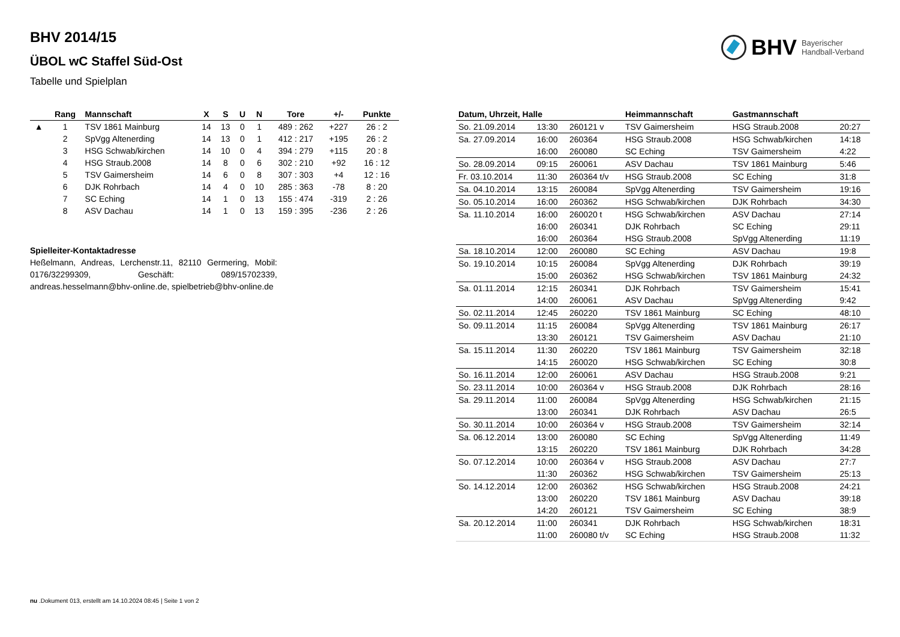BHV Bayerischer
Handball-Verband
BHV 2014/15
ÜBOL wC Staffel Süd-Ost
Tabelle und Spielplan
| | Rang | Mannschaft | X | S | U | N | Tore | +/- | Punkte |
| --- | --- | --- | --- | --- | --- | --- | --- | --- | --- |
| ▲ | 1 | TSV 1861 Mainburg | 14 | 13 | 0 | 1 | 489 : 262 | +227 | 26 : 2 |
| | 2 | SpVgg Altenerding | 14 | 13 | 0 | 1 | 412 : 217 | +195 | 26 : 2 |
| | 3 | HSG Schwab/kirchen | 14 | 10 | 0 | 4 | 394 : 279 | +115 | 20 : 8 |
| | 4 | HSG Straub.2008 | 14 | 8 | 0 | 6 | 302 : 210 | +92 | 16 : 12 |
| | 5 | TSV Gaimersheim | 14 | 6 | 0 | 8 | 307 : 303 | +4 | 12 : 16 |
| | 6 | DJK Rohrbach | 14 | 4 | 0 | 10 | 285 : 363 | -78 | 8 : 20 |
| | 7 | SC Eching | 14 | 1 | 0 | 13 | 155 : 474 | -319 | 2 : 26 |
| | 8 | ASV Dachau | 14 | 1 | 0 | 13 | 159 : 395 | -236 | 2 : 26 |
Spielleiter-Kontaktadresse
Heßelmann, Andreas, Lerchenstr.11, 82110 Germering, Mobil: 0176/32299309, Geschäft: 089/15702339, andreas.hesselmann@bhv-online.de, spielbetrieb@bhv-online.de
| Datum, Uhrzeit, Halle | | | Heimmannschaft | Gastmannschaft | |
| --- | --- | --- | --- | --- | --- |
| So. 21.09.2014 | 13:30 | 260121 v | TSV Gaimersheim | HSG Straub.2008 | 20:27 |
| Sa. 27.09.2014 | 16:00 | 260364 | HSG Straub.2008 | HSG Schwab/kirchen | 14:18 |
| | 16:00 | 260080 | SC Eching | TSV Gaimersheim | 4:22 |
| So. 28.09.2014 | 09:15 | 260061 | ASV Dachau | TSV 1861 Mainburg | 5:46 |
| Fr. 03.10.2014 | 11:30 | 260364 t/v | HSG Straub.2008 | SC Eching | 31:8 |
| Sa. 04.10.2014 | 13:15 | 260084 | SpVgg Altenerding | TSV Gaimersheim | 19:16 |
| So. 05.10.2014 | 16:00 | 260362 | HSG Schwab/kirchen | DJK Rohrbach | 34:30 |
| Sa. 11.10.2014 | 16:00 | 260020 t | HSG Schwab/kirchen | ASV Dachau | 27:14 |
| | 16:00 | 260341 | DJK Rohrbach | SC Eching | 29:11 |
| | 16:00 | 260364 | HSG Straub.2008 | SpVgg Altenerding | 11:19 |
| Sa. 18.10.2014 | 12:00 | 260080 | SC Eching | ASV Dachau | 19:8 |
| So. 19.10.2014 | 10:15 | 260084 | SpVgg Altenerding | DJK Rohrbach | 39:19 |
| | 15:00 | 260362 | HSG Schwab/kirchen | TSV 1861 Mainburg | 24:32 |
| Sa. 01.11.2014 | 12:15 | 260341 | DJK Rohrbach | TSV Gaimersheim | 15:41 |
| | 14:00 | 260061 | ASV Dachau | SpVgg Altenerding | 9:42 |
| So. 02.11.2014 | 12:45 | 260220 | TSV 1861 Mainburg | SC Eching | 48:10 |
| So. 09.11.2014 | 11:15 | 260084 | SpVgg Altenerding | TSV 1861 Mainburg | 26:17 |
| | 13:30 | 260121 | TSV Gaimersheim | ASV Dachau | 21:10 |
| Sa. 15.11.2014 | 11:30 | 260220 | TSV 1861 Mainburg | TSV Gaimersheim | 32:18 |
| | 14:15 | 260020 | HSG Schwab/kirchen | SC Eching | 30:8 |
| So. 16.11.2014 | 12:00 | 260061 | ASV Dachau | HSG Straub.2008 | 9:21 |
| So. 23.11.2014 | 10:00 | 260364 v | HSG Straub.2008 | DJK Rohrbach | 28:16 |
| Sa. 29.11.2014 | 11:00 | 260084 | SpVgg Altenerding | HSG Schwab/kirchen | 21:15 |
| | 13:00 | 260341 | DJK Rohrbach | ASV Dachau | 26:5 |
| So. 30.11.2014 | 10:00 | 260364 v | HSG Straub.2008 | TSV Gaimersheim | 32:14 |
| Sa. 06.12.2014 | 13:00 | 260080 | SC Eching | SpVgg Altenerding | 11:49 |
| | 13:15 | 260220 | TSV 1861 Mainburg | DJK Rohrbach | 34:28 |
| So. 07.12.2014 | 10:00 | 260364 v | HSG Straub.2008 | ASV Dachau | 27:7 |
| | 11:30 | 260362 | HSG Schwab/kirchen | TSV Gaimersheim | 25:13 |
| So. 14.12.2014 | 12:00 | 260362 | HSG Schwab/kirchen | HSG Straub.2008 | 24:21 |
| | 13:00 | 260220 | TSV 1861 Mainburg | ASV Dachau | 39:18 |
| | 14:20 | 260121 | TSV Gaimersheim | SC Eching | 38:9 |
| Sa. 20.12.2014 | 11:00 | 260341 | DJK Rohrbach | HSG Schwab/kirchen | 18:31 |
| | 11:00 | 260080 t/v | SC Eching | HSG Straub.2008 | 11:32 |
nu .Dokument 013, erstellt am 14.10.2024 08:45 | Seite 1 von 2